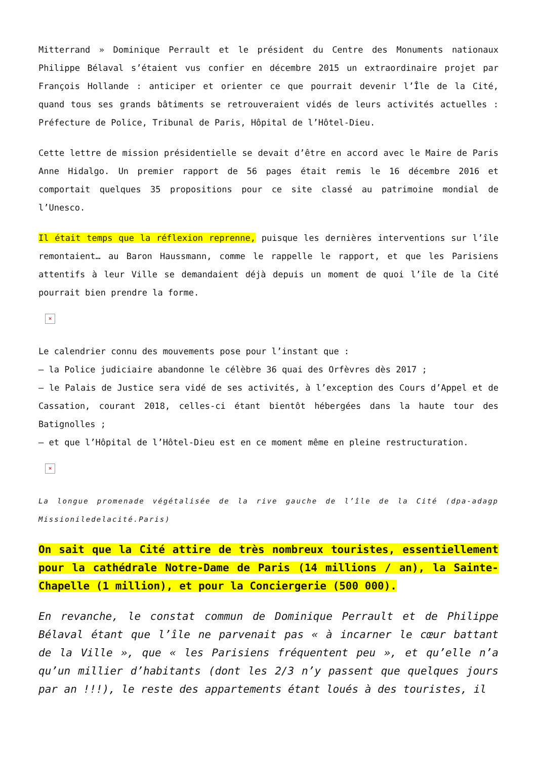Mitterrand » Dominique Perrault et le président du Centre des Monuments nationaux Philippe Bélaval s’étaient vus confier en décembre 2015 un extraordinaire projet par François Hollande : anticiper et orienter ce que pourrait devenir l’Île de la Cité, quand tous ses grands bâtiments se retrouveraient vidés de leurs activités actuelles : Préfecture de Police, Tribunal de Paris, Hôpital de l’Hôtel-Dieu.
Cette lettre de mission présidentielle se devait d’être en accord avec le Maire de Paris Anne Hidalgo. Un premier rapport de 56 pages était remis le 16 décembre 2016 et comportait quelques 35 propositions pour ce site classé au patrimoine mondial de l’Unesco.
Il était temps que la réflexion reprenne, puisque les dernières interventions sur l’île remontaient… au Baron Haussmann, comme le rappelle le rapport, et que les Parisiens attentifs à leur Ville se demandaient déjà depuis un moment de quoi l’île de la Cité pourrait bien prendre la forme.
×
Le calendrier connu des mouvements pose pour l’instant que :
– la Police judiciaire abandonne le célèbre 36 quai des Orfèvres dès 2017 ;
– le Palais de Justice sera vidé de ses activités, à l’exception des Cours d’Appel et de Cassation, courant 2018, celles-ci étant bientôt hébergées dans la haute tour des Batignolles ;
– et que l’Hôpital de l’Hôtel-Dieu est en ce moment même en pleine restructuration.
×
La longue promenade végétalisée de la rive gauche de l’île de la Cité (dpa-adagp Missioniledelacité.Paris)
On sait que la Cité attire de très nombreux touristes, essentiellement pour la cathédrale Notre-Dame de Paris (14 millions / an), la Sainte-Chapelle (1 million), et pour la Conciergerie (500 000).
En revanche, le constat commun de Dominique Perrault et de Philippe Bélaval étant que l’île ne parvenait pas « à incarner le cœur battant de la Ville », que « les Parisiens fréquentent peu », et qu’elle n’a qu’un millier d’habitants (dont les 2/3 n’y passent que quelques jours par an !!!), le reste des appartements étant loués à des touristes, il